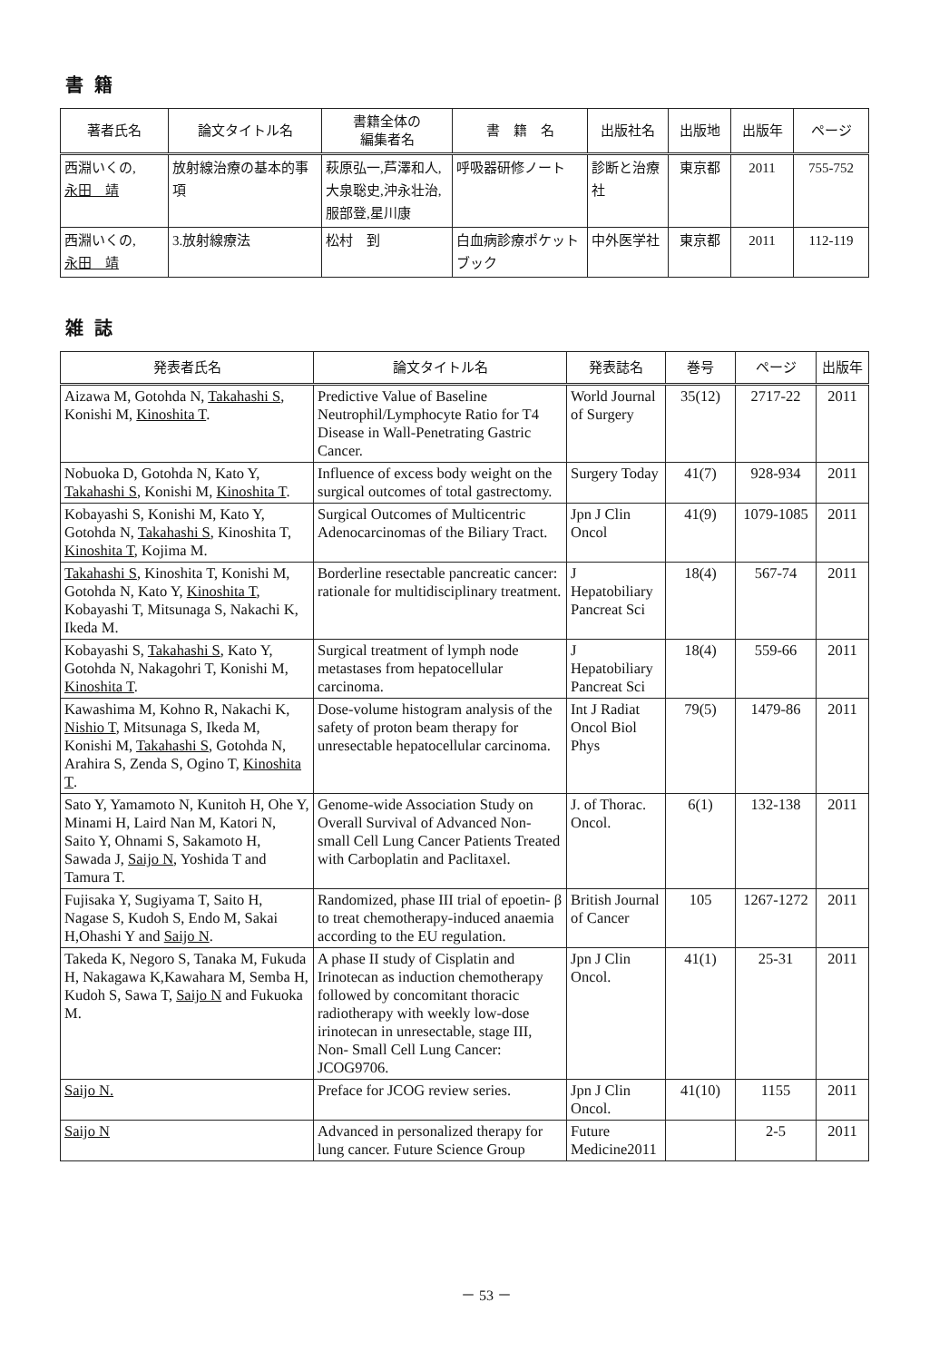書籍
| 著者氏名 | 論文タイトル名 | 書籍全体の 編集者名 | 書 籍 名 | 出版社名 | 出版地 | 出版年 | ページ |
| --- | --- | --- | --- | --- | --- | --- | --- |
| 西淵いくの, 永田 靖 | 放射線治療の基本的事項 | 萩原弘一,芦澤和人,大泉聡史,沖永壮治,服部登,星川康 | 呼吸器研修ノート | 診断と治療社 | 東京都 | 2011 | 755-752 |
| 西淵いくの, 永田 靖 | 3.放射線療法 | 松村 到 | 白血病診療ポケットブック | 中外医学社 | 東京都 | 2011 | 112-119 |
雑誌
| 発表者氏名 | 論文タイトル名 | 発表誌名 | 巻号 | ページ | 出版年 |
| --- | --- | --- | --- | --- | --- |
| Aizawa M, Gotohda N, Takahashi S , Konishi M, Kinoshita T . | Predictive Value of Baseline Neutrophil/Lymphocyte Ratio for T4 Disease in Wall-Penetrating Gastric Cancer. | World Journal of Surgery | 35(12) | 2717-22 | 2011 |
| Nobuoka D, Gotohda N, Kato Y, Takahashi S , Konishi M, Kinoshita T . | Influence of excess body weight on the surgical outcomes of total gastrectomy. | Surgery Today | 41(7) | 928-934 | 2011 |
| Kobayashi S, Konishi M, Kato Y, Gotohda N, Takahashi S , Kinoshita T, Kinoshita T , Kojima M. | Surgical Outcomes of Multicentric Adenocarcinomas of the Biliary Tract. | Jpn J Clin Oncol | 41(9) | 1079-1085 | 2011 |
| Takahashi S , Kinoshita T, Konishi M, Gotohda N, Kato Y, Kinoshita T , Kobayashi T, Mitsunaga S, Nakachi K, Ikeda M. | Borderline resectable pancreatic cancer: rationale for multidisciplinary treatment. | J Hepatobiliary Pancreat Sci | 18(4) | 567-74 | 2011 |
| Kobayashi S, Takahashi S , Kato Y, Gotohda N, Nakagohri T, Konishi M, Kinoshita T . | Surgical treatment of lymph node metastases from hepatocellular carcinoma. | J Hepatobiliary Pancreat Sci | 18(4) | 559-66 | 2011 |
| Kawashima M, Kohno R, Nakachi K, Nishio T , Mitsunaga S, Ikeda M, Konishi M, Takahashi S , Gotohda N, Arahira S, Zenda S, Ogino T, Kinoshita T . | Dose-volume histogram analysis of the safety of proton beam therapy for unresectable hepatocellular carcinoma. | Int J Radiat Oncol Biol Phys | 79(5) | 1479-86 | 2011 |
| Sato Y, Yamamoto N, Kunitoh H, Ohe Y, Minami H, Laird Nan M, Katori N, Saito Y, Ohnami S, Sakamoto H, Sawada J, Saijo N , Yoshida T and Tamura T. | Genome-wide Association Study on Overall Survival of Advanced Non-small Cell Lung Cancer Patients Treated with Carboplatin and Paclitaxel. | J. of Thorac. Oncol. | 6(1) | 132-138 | 2011 |
| Fujisaka Y, Sugiyama T, Saito H, Nagase S, Kudoh S, Endo M, Sakai H,Ohashi Y and Saijo N . | Randomized, phase III trial of epoetin- β to treat chemotherapy-induced anaemia according to the EU regulation. | British Journal of Cancer | 105 | 1267-1272 | 2011 |
| Takeda K, Negoro S, Tanaka M, Fukuda H, Nakagawa K,Kawahara M, Semba H, Kudoh S, Sawa T, Saijo N and Fukuoka M. | A phase II study of Cisplatin and Irinotecan as induction chemotherapy followed by concomitant thoracic radiotherapy with weekly low-dose irinotecan in unresectable, stage III, Non- Small Cell Lung Cancer: JCOG9706. | Jpn J Clin Oncol. | 41(1) | 25-31 | 2011 |
| Saijo N. | Preface for JCOG review series. | Jpn J Clin Oncol. | 41(10) | 1155 | 2011 |
| Saijo N | Advanced in personalized therapy for lung cancer. Future Science Group | Future Medicine2011 | | 2-5 | 2011 |
－ 53 －